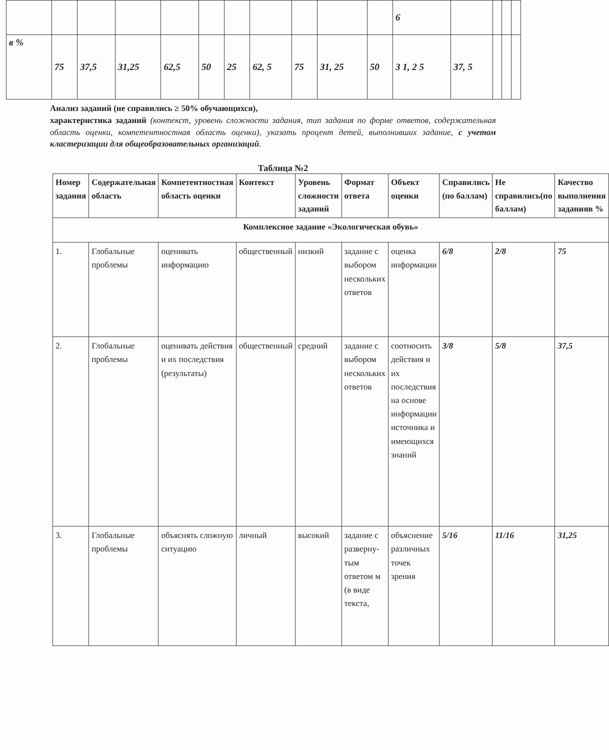| | | | | | | | | | | | 6 | | | | |
| в % | 75 | 37,5 | 31,25 | 62,5 | 50 | 25 | 62, 5 | 75 | 31, 25 | 50 | 3 1, 2 5 | 37, 5 | | | |
Анализ заданий (не справились ≥ 50% обучающихся),
характеристика заданий (контекст, уровень сложности задания, тип задания по форме ответов, содержательная область оценки, компетентностная область оценки), указать процент детей, выполнивших задание, с учетом кластеризации для общеобразовательных организаций.
Таблица №2
| Номер задания | Содержательная область | Компетентностная область оценки | Контекст | Уровень сложности заданий | Формат ответа | Объект оценки | Справились (по баллам) | Не справились(по баллам) | Качество выполнения заданияв % |
| --- | --- | --- | --- | --- | --- | --- | --- | --- | --- |
| Комплексное задание «Экологическая обувь» | | | | | | | | | |
| 1. | Глобальные проблемы | оценивать информацию | общественный | низкий | задание с выбором нескольких ответов | оценка информации | 6/8 | 2/8 | 75 |
| 2. | Глобальные проблемы | оценивать действия и их последствия (результаты) | общественный | средний | задание с выбором нескольких ответов | соотносить действия и их последствия на основе информации источника и имеющихся знаний | 3/8 | 5/8 | 37,5 |
| 3. | Глобальные проблемы | объяснять сложную ситуацию | личный | высокий | задание с разверну-тым ответом м (в виде текста, | объяснение различных точек зрения | 5/16 | 11/16 | 31,25 |